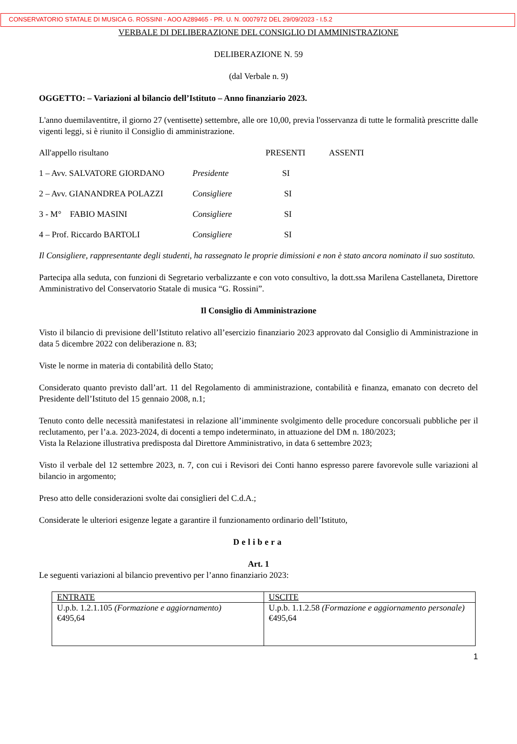CONSERVATORIO STATALE DI MUSICA G. ROSSINI - AOO A289465 - PR. U. N. 0007972 DEL 29/09/2023 - I.5.2
VERBALE DI DELIBERAZIONE DEL CONSIGLIO DI AMMINISTRAZIONE
DELIBERAZIONE N. 59
(dal Verbale n. 9)
OGGETTO: – Variazioni al bilancio dell’Istituto – Anno finanziario 2023.
L'anno duemilaventitre, il giorno 27 (ventisette) settembre, alle ore 10,00, previa l'osservanza di tutte le formalità prescritte dalle vigenti leggi, si è riunito il Consiglio di amministrazione.
| All'appello risultano | | PRESENTI | ASSENTI |
| 1 – Avv. SALVATORE GIORDANO | Presidente | SI | |
| 2 – Avv. GIANANDREA POLAZZI | Consigliere | SI | |
| 3 - M° FABIO MASINI | Consigliere | SI | |
| 4 – Prof. Riccardo BARTOLI | Consigliere | SI | |
Il Consigliere, rappresentante degli studenti, ha rassegnato le proprie dimissioni e non è stato ancora nominato il suo sostituto.
Partecipa alla seduta, con funzioni di Segretario verbalizzante e con voto consultivo, la dott.ssa Marilena Castellaneta, Direttore Amministrativo del Conservatorio Statale di musica “G. Rossini”.
Il Consiglio di Amministrazione
Visto il bilancio di previsione dell’Istituto relativo all’esercizio finanziario 2023 approvato dal Consiglio di Amministrazione in data 5 dicembre 2022 con deliberazione n. 83;
Viste le norme in materia di contabilità dello Stato;
Considerato quanto previsto dall’art. 11 del Regolamento di amministrazione, contabilità e finanza, emanato con decreto del Presidente dell’Istituto del 15 gennaio 2008, n.1;
Tenuto conto delle necessità manifestatesi in relazione all’imminente svolgimento delle procedure concorsuali pubbliche per il reclutamento, per l’a.a. 2023-2024, di docenti a tempo indeterminato, in attuazione del DM n. 180/2023;
Vista la Relazione illustrativa predisposta dal Direttore Amministrativo, in data 6 settembre 2023;
Visto il verbale del 12 settembre 2023, n. 7, con cui i Revisori dei Conti hanno espresso parere favorevole sulle variazioni al bilancio in argomento;
Preso atto delle considerazioni svolte dai consiglieri del C.d.A.;
Considerate le ulteriori esigenze legate a garantire il funzionamento ordinario dell’Istituto,
Delibera
Art. 1
Le seguenti variazioni al bilancio preventivo per l’anno finanziario 2023:
| ENTRATE | USCITE |
| U.p.b. 1.2.1.105 (Formazione e aggiornamento) €495,64 | U.p.b. 1.1.2.58 (Formazione e aggiornamento personale) €495,64 |
1